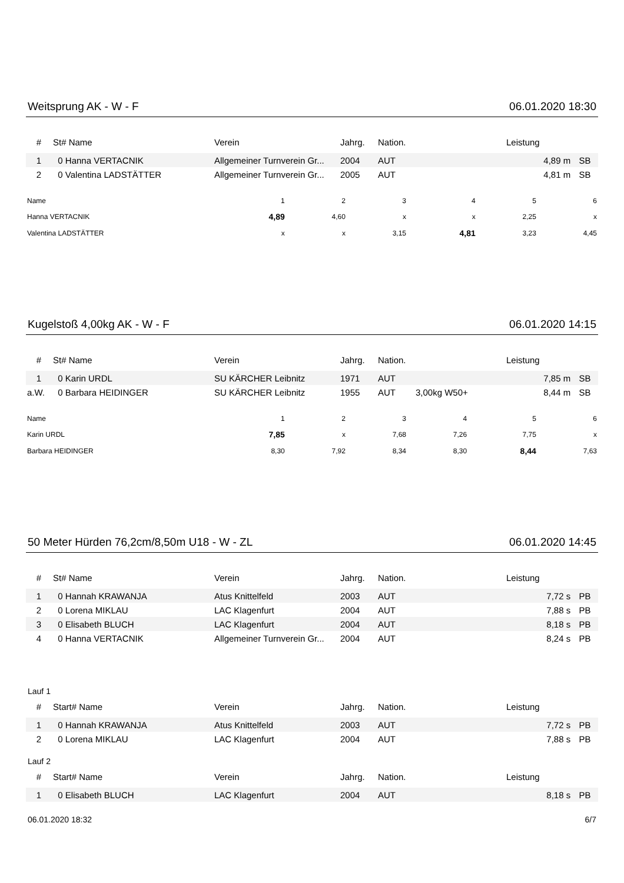Weitsprung AK - W - F 06.01.2020 18:30
| # | St# Name | Verein | Jahrg. | Nation. | | Leistung | |
| --- | --- | --- | --- | --- | --- | --- | --- |
| 1 | 0 Hanna VERTACNIK | Allgemeiner Turnverein Gr... | 2004 | AUT | | 4,89 m | SB |
| 2 | 0 Valentina LADSTÄTTER | Allgemeiner Turnverein Gr... | 2005 | AUT | | 4,81 m | SB |
| Name | 1 | 2 | 3 | 4 | 5 | 6 |
| --- | --- | --- | --- | --- | --- | --- |
| Hanna VERTACNIK | 4,89 | 4,60 | x | x | 2,25 | x |
| Valentina LADSTÄTTER | x | x | 3,15 | 4,81 | 3,23 | 4,45 |
Kugelstoß 4,00kg AK - W - F 06.01.2020 14:15
| # | St# Name | Verein | Jahrg. | Nation. | | Leistung | |
| --- | --- | --- | --- | --- | --- | --- | --- |
| 1 | 0 Karin URDL | SU KÄRCHER Leibnitz | 1971 | AUT | | 7,85 m | SB |
| a.W. | 0 Barbara HEIDINGER | SU KÄRCHER Leibnitz | 1955 | AUT | 3,00kg W50+ | 8,44 m | SB |
| Name | 1 | 2 | 3 | 4 | 5 | 6 |
| --- | --- | --- | --- | --- | --- | --- |
| Karin URDL | 7,85 | x | 7,68 | 7,26 | 7,75 | x |
| Barbara HEIDINGER | 8,30 | 7,92 | 8,34 | 8,30 | 8,44 | 7,63 |
50 Meter Hürden 76,2cm/8,50m U18 - W - ZL 06.01.2020 14:45
| # | St# Name | Verein | Jahrg. | Nation. | | Leistung | |
| --- | --- | --- | --- | --- | --- | --- | --- |
| 1 | 0 Hannah KRAWANJA | Atus Knittelfeld | 2003 | AUT | | 7,72 s | PB |
| 2 | 0 Lorena MIKLAU | LAC Klagenfurt | 2004 | AUT | | 7,88 s | PB |
| 3 | 0 Elisabeth BLUCH | LAC Klagenfurt | 2004 | AUT | | 8,18 s | PB |
| 4 | 0 Hanna VERTACNIK | Allgemeiner Turnverein Gr... | 2004 | AUT | | 8,24 s | PB |
Lauf 1
| # | Start# Name | Verein | Jahrg. | Nation. | | Leistung | |
| --- | --- | --- | --- | --- | --- | --- | --- |
| 1 | 0 Hannah KRAWANJA | Atus Knittelfeld | 2003 | AUT | | 7,72 s | PB |
| 2 | 0 Lorena MIKLAU | LAC Klagenfurt | 2004 | AUT | | 7,88 s | PB |
Lauf 2
| # | Start# Name | Verein | Jahrg. | Nation. | | Leistung | |
| --- | --- | --- | --- | --- | --- | --- | --- |
| 1 | 0 Elisabeth BLUCH | LAC Klagenfurt | 2004 | AUT | | 8,18 s | PB |
06.01.2020 18:32 6/7